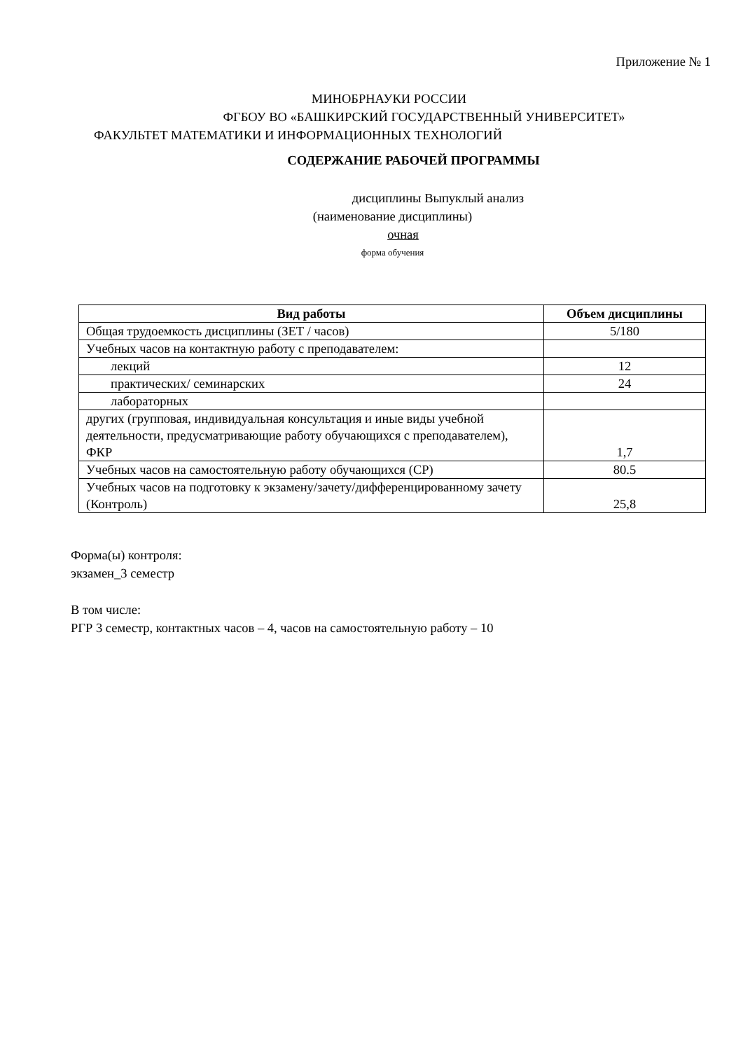Приложение № 1
МИНОБРНАУКИ РОССИИ
ФГБОУ ВО «БАШКИРСКИЙ ГОСУДАРСТВЕННЫЙ УНИВЕРСИТЕТ»
ФАКУЛЬТЕТ МАТЕМАТИКИ И ИНФОРМАЦИОННЫХ ТЕХНОЛОГИЙ
СОДЕРЖАНИЕ РАБОЧЕЙ ПРОГРАММЫ
дисциплины Выпуклый анализ
(наименование дисциплины)
очная
форма обучения
| Вид работы | Объем дисциплины |
| --- | --- |
| Общая трудоемкость дисциплины (ЗЕТ / часов) | 5/180 |
| Учебных часов на контактную работу с преподавателем: | |
| лекций | 12 |
| практических/ семинарских | 24 |
| лабораторных | |
| других (групповая, индивидуальная консультация и иные виды учебной деятельности, предусматривающие работу обучающихся с преподавателем), ФКР | 1,7 |
| Учебных часов на самостоятельную работу обучающихся (СР) | 80.5 |
| Учебных часов на подготовку к экзамену/зачету/дифференцированному зачету (Контроль) | 25,8 |
Форма(ы) контроля:
экзамен_3 семестр
В том числе:
РГР 3 семестр, контактных часов – 4, часов на самостоятельную работу – 10